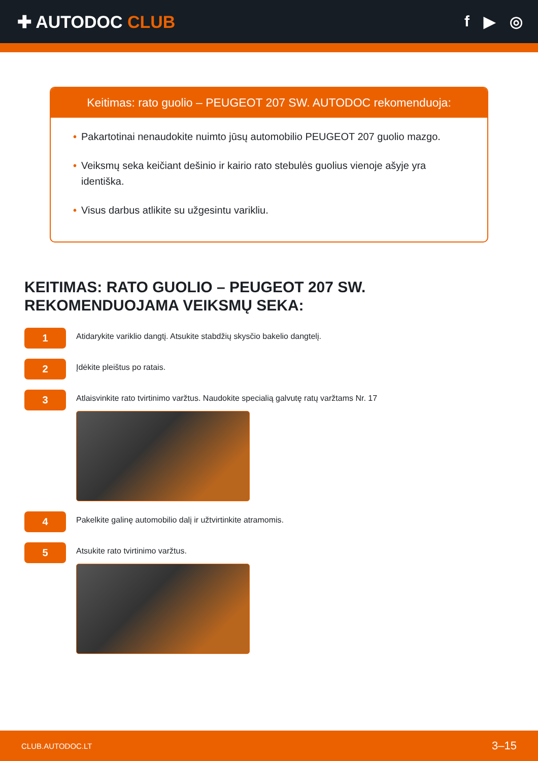✚ AUTODOC CLUB f ▶ ◎
Keitimas: rato guolio – PEUGEOT 207 SW. AUTODOC rekomenduoja:
• Pakartotinai nenaudokite nuimto jūsų automobilio PEUGEOT 207 guolio mazgo.
• Veiksmų seka keičiant dešinio ir kairio rato stebulės guolius vienoje ašyje yra identiška.
• Visus darbus atlikite su užgesintu varikliu.
KEITIMAS: RATO GUOLIO – PEUGEOT 207 SW. REKOMENDUOJAMA VEIKSMŲ SEKA:
1
Atidarykite variklio dangtį. Atsukite stabdžių skysčio bakelio dangtelį.
2
Įdėkite pleištus po ratais.
3
Atlaisvinkite rato tvirtinimo varžtus. Naudokite specialią galvutę ratų varžtams Nr. 17
4
Pakelkite galinę automobilio dalį ir užtvirtinkite atramomis.
5
Atsukite rato tvirtinimo varžtus.
CLUB.AUTODOC.LT 3–15